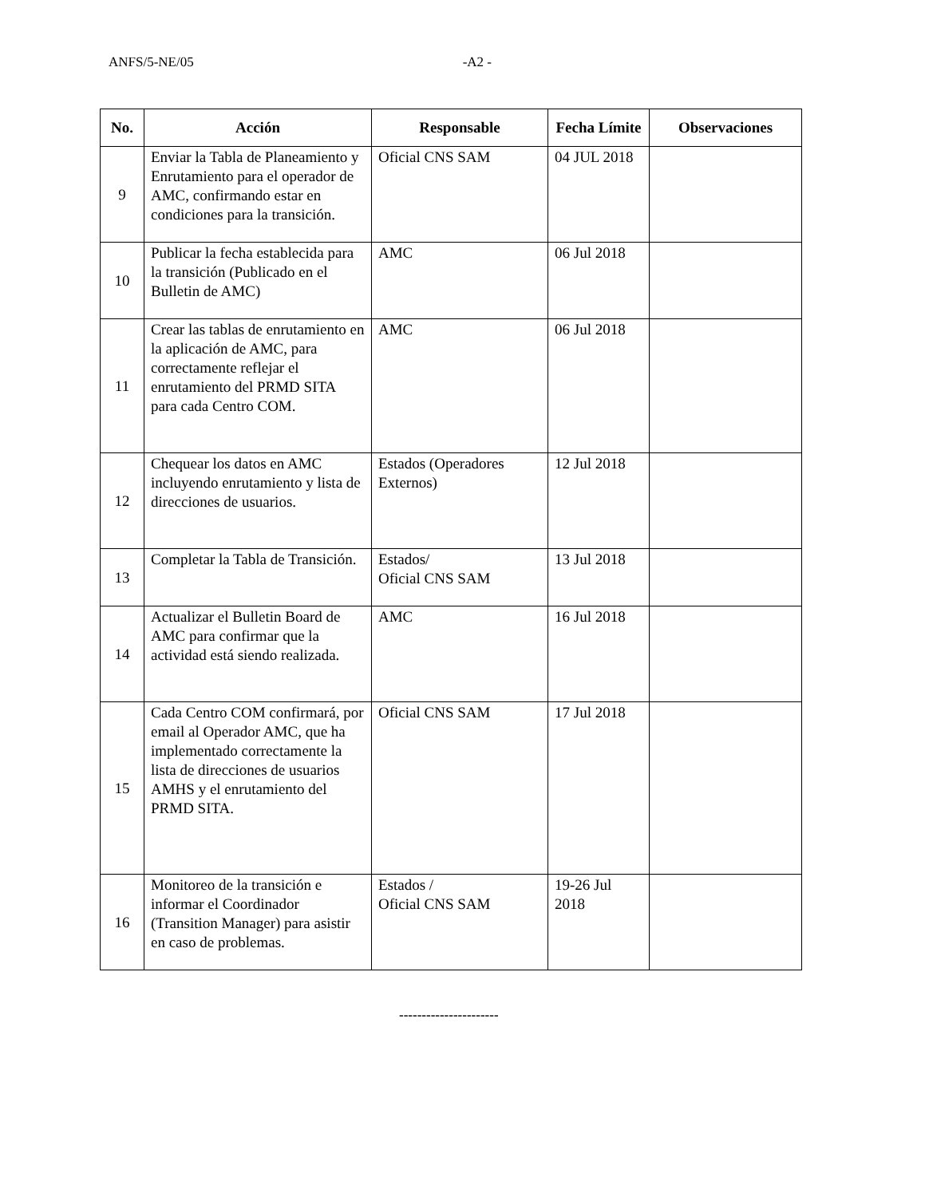ANFS/5-NE/05 -A2 -
| No. | Acción | Responsable | Fecha Límite | Observaciones |
| --- | --- | --- | --- | --- |
| 9 | Enviar la Tabla de Planeamiento y Enrutamiento para el operador de AMC, confirmando estar en condiciones para la transición. | Oficial CNS SAM | 04 JUL 2018 | |
| 10 | Publicar la fecha establecida para la transición (Publicado en el Bulletin de AMC) | AMC | 06 Jul 2018 | |
| 11 | Crear las tablas de enrutamiento en la aplicación de AMC, para correctamente reflejar el enrutamiento del PRMD SITA para cada Centro COM. | AMC | 06 Jul 2018 | |
| 12 | Chequear los datos en AMC incluyendo enrutamiento y lista de direcciones de usuarios. | Estados (Operadores Externos) | 12 Jul 2018 | |
| 13 | Completar la Tabla de Transición. | Estados/ Oficial CNS SAM | 13 Jul 2018 | |
| 14 | Actualizar el Bulletin Board de AMC para confirmar que la actividad está siendo realizada. | AMC | 16 Jul 2018 | |
| 15 | Cada Centro COM confirmará, por email al Operador AMC, que ha implementado correctamente la lista de direcciones de usuarios AMHS y el enrutamiento del PRMD SITA. | Oficial CNS SAM | 17 Jul 2018 | |
| 16 | Monitoreo de la transición e informar el Coordinador (Transition Manager) para asistir en caso de problemas. | Estados / Oficial CNS SAM | 19-26 Jul 2018 | |
----------------------